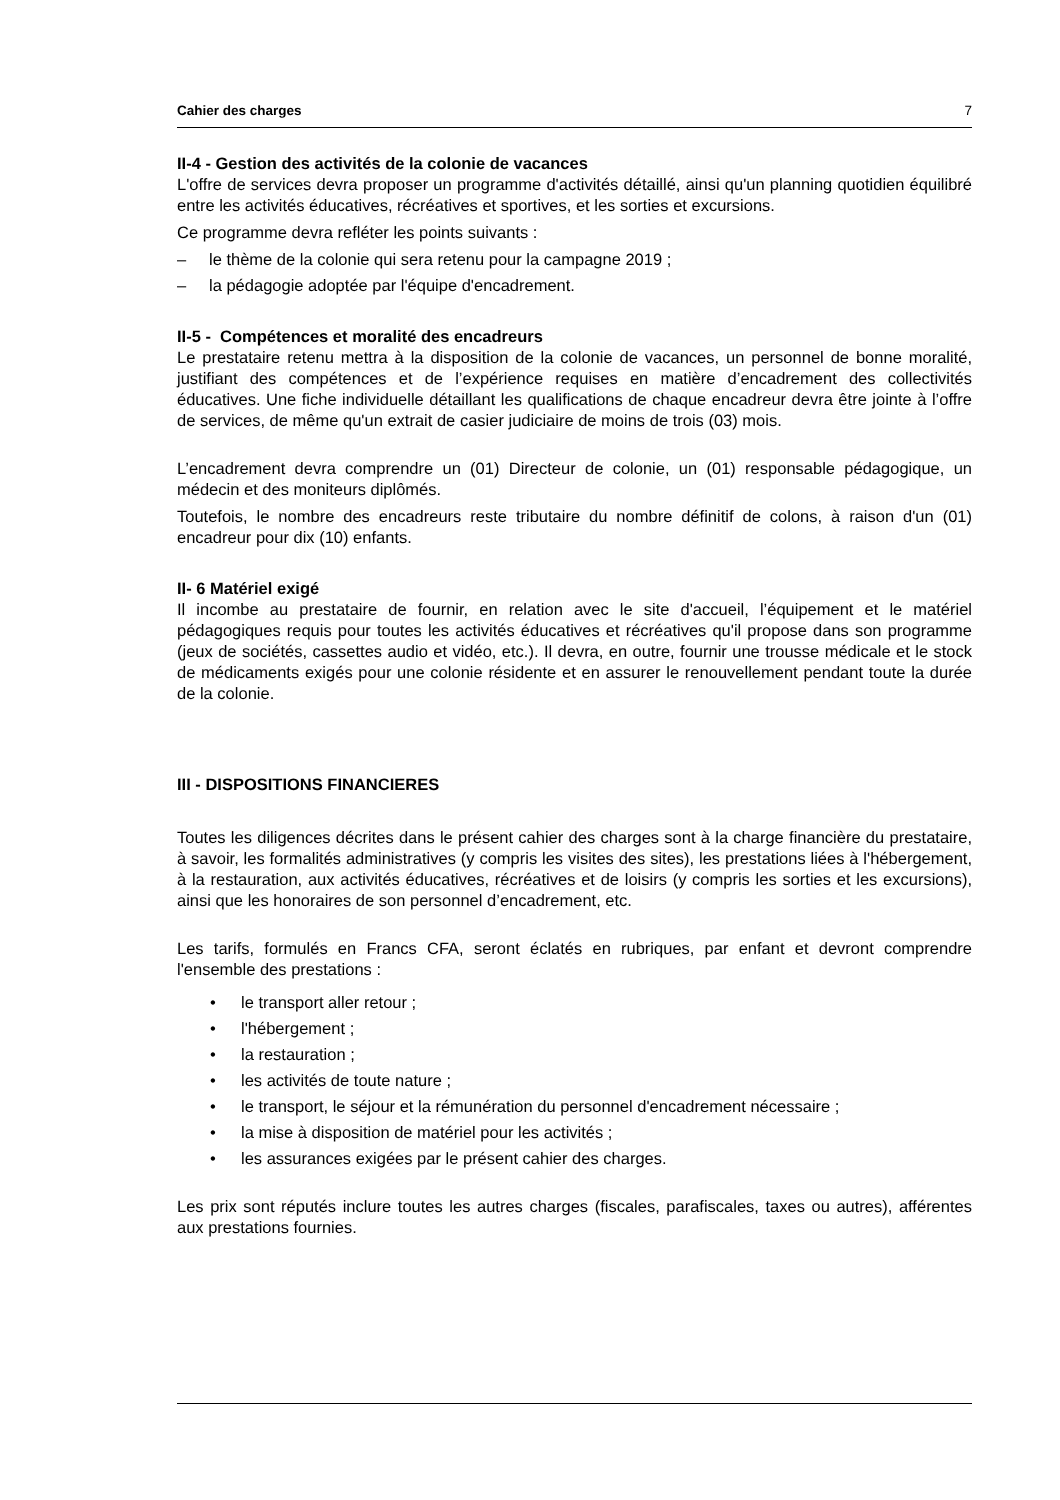Cahier des charges 7
II-4 - Gestion des activités de la colonie de vacances
L'offre de services devra proposer un programme d'activités détaillé, ainsi qu'un planning quotidien équilibré entre les activités éducatives, récréatives et sportives, et les sorties et excursions.
Ce programme devra refléter les points suivants :
– le thème de la colonie qui sera retenu pour la campagne 2019 ;
– la pédagogie adoptée par l'équipe d'encadrement.
II-5 - Compétences et moralité des encadreurs
Le prestataire retenu mettra à la disposition de la colonie de vacances, un personnel de bonne moralité, justifiant des compétences et de l’expérience requises en matière d’encadrement des collectivités éducatives. Une fiche individuelle détaillant les qualifications de chaque encadreur devra être jointe à l’offre de services, de même qu'un extrait de casier judiciaire de moins de trois (03) mois.
L’encadrement devra comprendre un (01) Directeur de colonie, un (01) responsable pédagogique, un médecin et des moniteurs diplômés.
Toutefois, le nombre des encadreurs reste tributaire du nombre définitif de colons, à raison d'un (01) encadreur pour dix (10) enfants.
II- 6 Matériel exigé
Il incombe au prestataire de fournir, en relation avec le site d'accueil, l’équipement et le matériel pédagogiques requis pour toutes les activités éducatives et récréatives qu'il propose dans son programme (jeux de sociétés, cassettes audio et vidéo, etc.). Il devra, en outre, fournir une trousse médicale et le stock de médicaments exigés pour une colonie résidente et en assurer le renouvellement pendant toute la durée de la colonie.
III - DISPOSITIONS FINANCIERES
Toutes les diligences décrites dans le présent cahier des charges sont à la charge financière du prestataire, à savoir, les formalités administratives (y compris les visites des sites), les prestations liées à l'hébergement, à la restauration, aux activités éducatives, récréatives et de loisirs (y compris les sorties et les excursions), ainsi que les honoraires de son personnel d’encadrement, etc.
Les tarifs, formulés en Francs CFA, seront éclatés en rubriques, par enfant et devront comprendre l'ensemble des prestations :
• le transport aller retour ;
• l'hébergement ;
• la restauration ;
• les activités de toute nature ;
• le transport, le séjour et la rémunération du personnel d'encadrement nécessaire ;
• la mise à disposition de matériel pour les activités ;
• les assurances exigées par le présent cahier des charges.
Les prix sont réputés inclure toutes les autres charges (fiscales, parafiscales, taxes ou autres), afférentes aux prestations fournies.